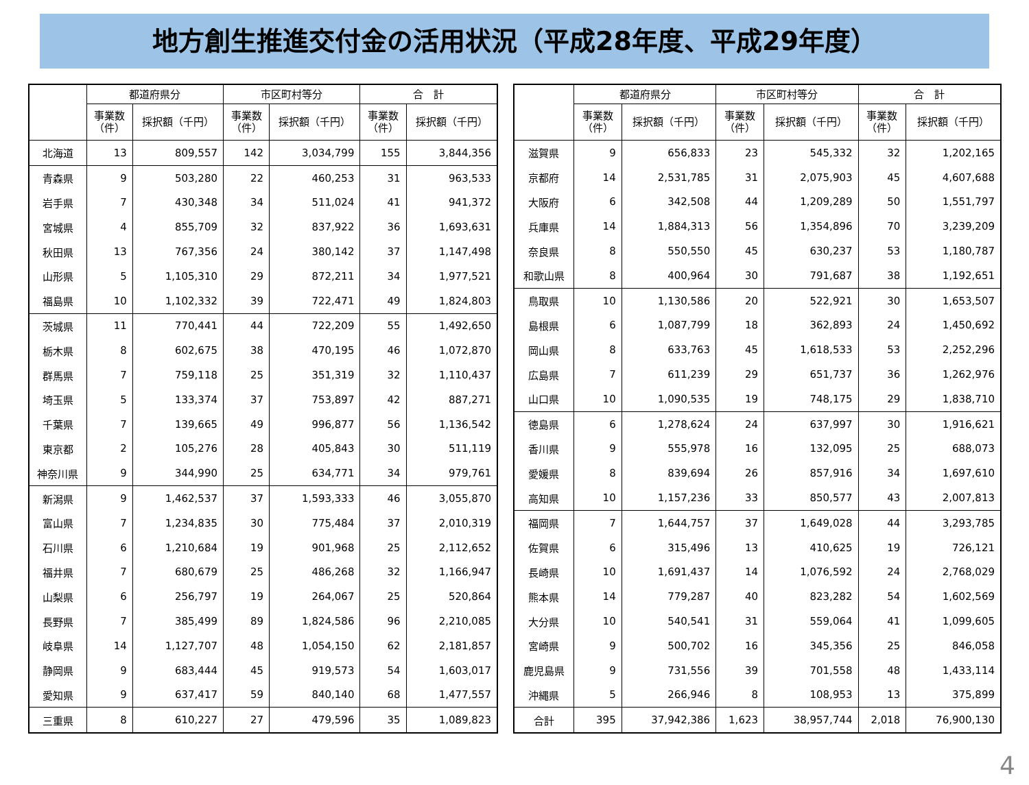地方創生推進交付金の活用状況（平成28年度、平成29年度）
| | 都道府県分 | | 市区町村等分 | | 合 計 | |
| --- | --- | --- | --- | --- | --- | --- |
| | 事業数 （件） | 採択額（千円） | 事業数 （件） | 採択額（千円） | 事業数 （件） | 採択額（千円） |
| 北海道 | 13 | 809,557 | 142 | 3,034,799 | 155 | 3,844,356 |
| 青森県 | 9 | 503,280 | 22 | 460,253 | 31 | 963,533 |
| 岩手県 | 7 | 430,348 | 34 | 511,024 | 41 | 941,372 |
| 宮城県 | 4 | 855,709 | 32 | 837,922 | 36 | 1,693,631 |
| 秋田県 | 13 | 767,356 | 24 | 380,142 | 37 | 1,147,498 |
| 山形県 | 5 | 1,105,310 | 29 | 872,211 | 34 | 1,977,521 |
| 福島県 | 10 | 1,102,332 | 39 | 722,471 | 49 | 1,824,803 |
| 茨城県 | 11 | 770,441 | 44 | 722,209 | 55 | 1,492,650 |
| 栃木県 | 8 | 602,675 | 38 | 470,195 | 46 | 1,072,870 |
| 群馬県 | 7 | 759,118 | 25 | 351,319 | 32 | 1,110,437 |
| 埼玉県 | 5 | 133,374 | 37 | 753,897 | 42 | 887,271 |
| 千葉県 | 7 | 139,665 | 49 | 996,877 | 56 | 1,136,542 |
| 東京都 | 2 | 105,276 | 28 | 405,843 | 30 | 511,119 |
| 神奈川県 | 9 | 344,990 | 25 | 634,771 | 34 | 979,761 |
| 新潟県 | 9 | 1,462,537 | 37 | 1,593,333 | 46 | 3,055,870 |
| 富山県 | 7 | 1,234,835 | 30 | 775,484 | 37 | 2,010,319 |
| 石川県 | 6 | 1,210,684 | 19 | 901,968 | 25 | 2,112,652 |
| 福井県 | 7 | 680,679 | 25 | 486,268 | 32 | 1,166,947 |
| 山梨県 | 6 | 256,797 | 19 | 264,067 | 25 | 520,864 |
| 長野県 | 7 | 385,499 | 89 | 1,824,586 | 96 | 2,210,085 |
| 岐阜県 | 14 | 1,127,707 | 48 | 1,054,150 | 62 | 2,181,857 |
| 静岡県 | 9 | 683,444 | 45 | 919,573 | 54 | 1,603,017 |
| 愛知県 | 9 | 637,417 | 59 | 840,140 | 68 | 1,477,557 |
| 三重県 | 8 | 610,227 | 27 | 479,596 | 35 | 1,089,823 |
| | 都道府県分 | | 市区町村等分 | | 合 計 | |
| --- | --- | --- | --- | --- | --- | --- |
| | 事業数 （件） | 採択額（千円） | 事業数 （件） | 採択額（千円） | 事業数 （件） | 採択額（千円） |
| 滋賀県 | 9 | 656,833 | 23 | 545,332 | 32 | 1,202,165 |
| 京都府 | 14 | 2,531,785 | 31 | 2,075,903 | 45 | 4,607,688 |
| 大阪府 | 6 | 342,508 | 44 | 1,209,289 | 50 | 1,551,797 |
| 兵庫県 | 14 | 1,884,313 | 56 | 1,354,896 | 70 | 3,239,209 |
| 奈良県 | 8 | 550,550 | 45 | 630,237 | 53 | 1,180,787 |
| 和歌山県 | 8 | 400,964 | 30 | 791,687 | 38 | 1,192,651 |
| 鳥取県 | 10 | 1,130,586 | 20 | 522,921 | 30 | 1,653,507 |
| 島根県 | 6 | 1,087,799 | 18 | 362,893 | 24 | 1,450,692 |
| 岡山県 | 8 | 633,763 | 45 | 1,618,533 | 53 | 2,252,296 |
| 広島県 | 7 | 611,239 | 29 | 651,737 | 36 | 1,262,976 |
| 山口県 | 10 | 1,090,535 | 19 | 748,175 | 29 | 1,838,710 |
| 徳島県 | 6 | 1,278,624 | 24 | 637,997 | 30 | 1,916,621 |
| 香川県 | 9 | 555,978 | 16 | 132,095 | 25 | 688,073 |
| 愛媛県 | 8 | 839,694 | 26 | 857,916 | 34 | 1,697,610 |
| 高知県 | 10 | 1,157,236 | 33 | 850,577 | 43 | 2,007,813 |
| 福岡県 | 7 | 1,644,757 | 37 | 1,649,028 | 44 | 3,293,785 |
| 佐賀県 | 6 | 315,496 | 13 | 410,625 | 19 | 726,121 |
| 長崎県 | 10 | 1,691,437 | 14 | 1,076,592 | 24 | 2,768,029 |
| 熊本県 | 14 | 779,287 | 40 | 823,282 | 54 | 1,602,569 |
| 大分県 | 10 | 540,541 | 31 | 559,064 | 41 | 1,099,605 |
| 宮崎県 | 9 | 500,702 | 16 | 345,356 | 25 | 846,058 |
| 鹿児島県 | 9 | 731,556 | 39 | 701,558 | 48 | 1,433,114 |
| 沖縄県 | 5 | 266,946 | 8 | 108,953 | 13 | 375,899 |
| 合計 | 395 | 37,942,386 | 1,623 | 38,957,744 | 2,018 | 76,900,130 |
4